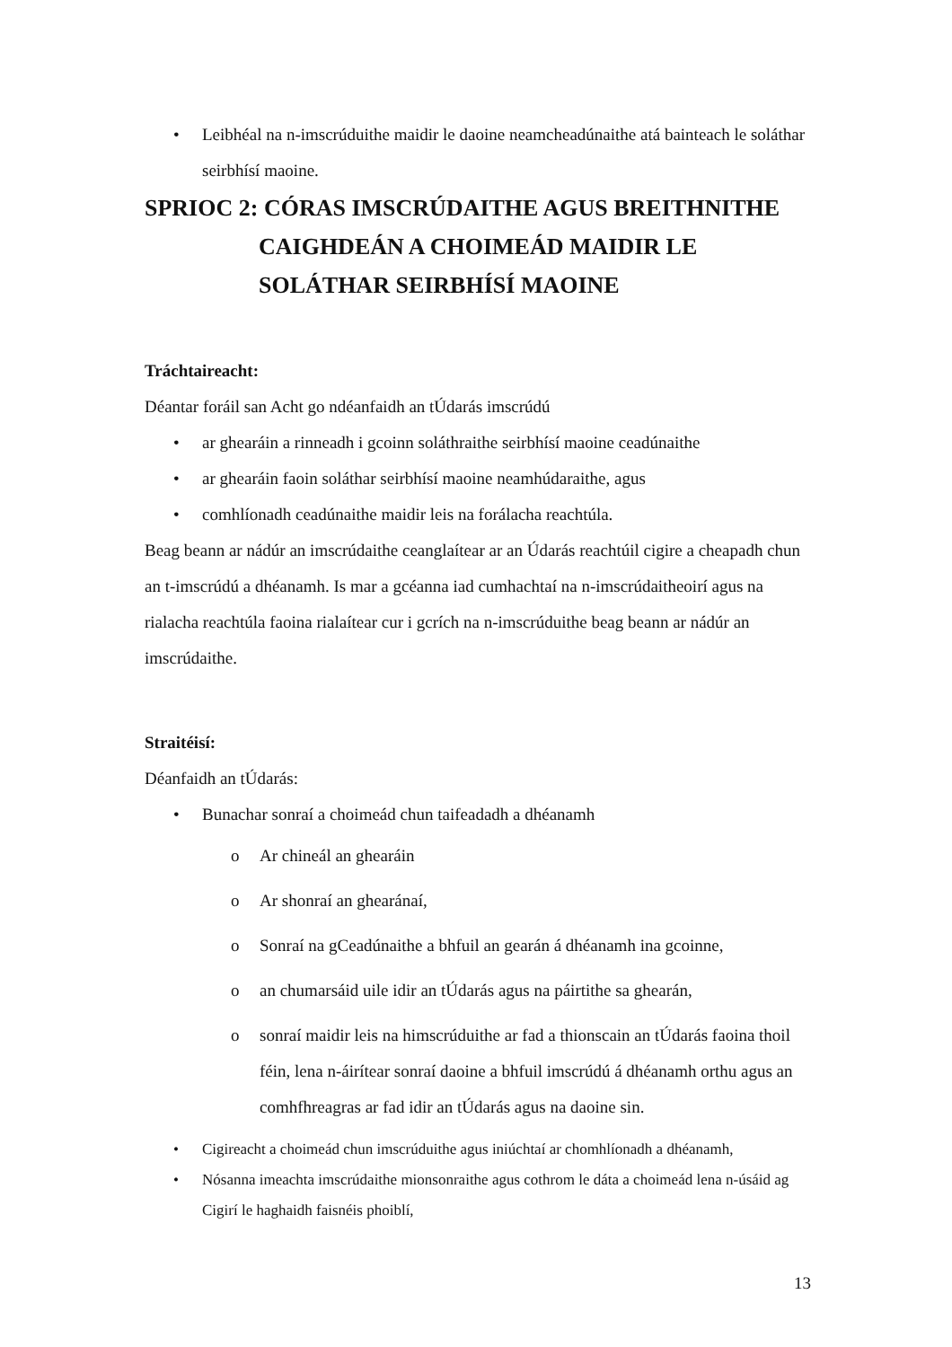• Leibhéal na n-imscrúduithe maidir le daoine neamcheadúnaithe atá bainteach le soláthar seirbhísí maoine.
SPRIOC 2: CÓRAS IMSCRÚDAITHE AGUS BREITHNITHE
CAIGHDEÁN A CHOIMEÁD MAIDIR LE
SOLÁTHAR SEIRBHÍSÍ MAOINE
Tráchtaireacht:
Déantar foráil san Acht go ndéanfaidh an tÚdarás imscrúdú
• ar ghearáin a rinneadh i gcoinn soláthraithe seirbhísí maoine ceadúnaithe
• ar ghearáin faoin soláthar seirbhísí maoine neamhúdaraithe, agus
• comhlíonadh ceadúnaithe maidir leis na forálacha reachtúla.
Beag beann ar nádúr an imscrúdaithe ceanglaítear ar an Údarás reachtúil cigire a cheapadh chun an t-imscrúdú a dhéanamh. Is mar a gcéanna iad cumhachtaí na n-imscrúdaitheoirí agus na rialacha reachtúla faoina rialaítear cur i gcrích na n-imscrúduithe beag beann ar nádúr an imscrúdaithe.
Straitéisí:
Déanfaidh an tÚdarás:
• Bunachar sonraí a choimeád chun taifeadadh a dhéanamh
o Ar chineál an ghearáin
o Ar shonraí an ghearánaí,
o Sonraí na gCeadúnaithe a bhfuil an gearán á dhéanamh ina gcoinne,
o an chumarsáid uile idir an tÚdarás agus na páirtithe sa ghearán,
o sonraí maidir leis na himscrúduithe ar fad a thionscain an tÚdarás faoina thoil féin, lena n-áirítear sonraí daoine a bhfuil imscrúdú á dhéanamh orthu agus an comhfhreagras ar fad idir an tÚdarás agus na daoine sin.
• Cigireacht a choimeád chun imscrúduithe agus iniúchtaí ar chomhlíonadh a dhéanamh,
• Nósanna imeachta imscrúdaithe mionsonraithe agus cothrom le dáta a choimeád lena n-úsáid ag Cigirí le haghaidh faisnéis phoiblí,
13